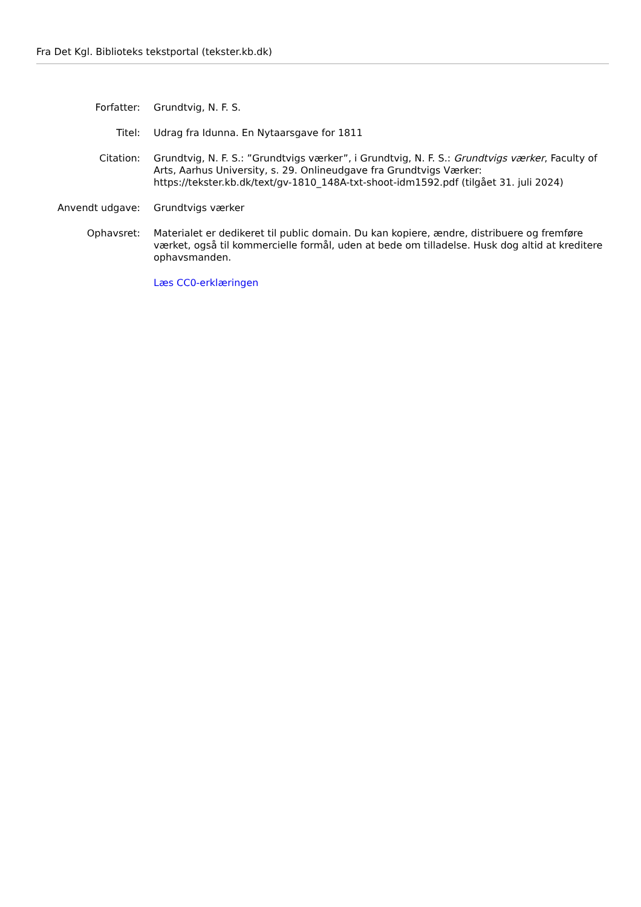Fra Det Kgl. Biblioteks tekstportal (tekster.kb.dk)
| Forfatter: | Grundtvig, N. F. S. |
| Titel: | Udrag fra Idunna. En Nytaarsgave for 1811 |
| Citation: | Grundtvig, N. F. S.: ”Grundtvigs værker”, i Grundtvig, N. F. S.: Grundtvigs værker , Faculty of Arts, Aarhus University, s. 29. Onlineudgave fra Grundtvigs Værker: https://tekster.kb.dk/text/gv-1810_148A-txt-shoot-idm1592.pdf (tilgået 31. juli 2024) |
| Anvendt udgave: | Grundtvigs værker |
| Ophavsret: | Materialet er dedikeret til public domain. Du kan kopiere, ændre, distribuere og fremføre værket, også til kommercielle formål, uden at bede om tilladelse. Husk dog altid at kreditere ophavsmanden. |
| | Læs CC0-erklæringen |